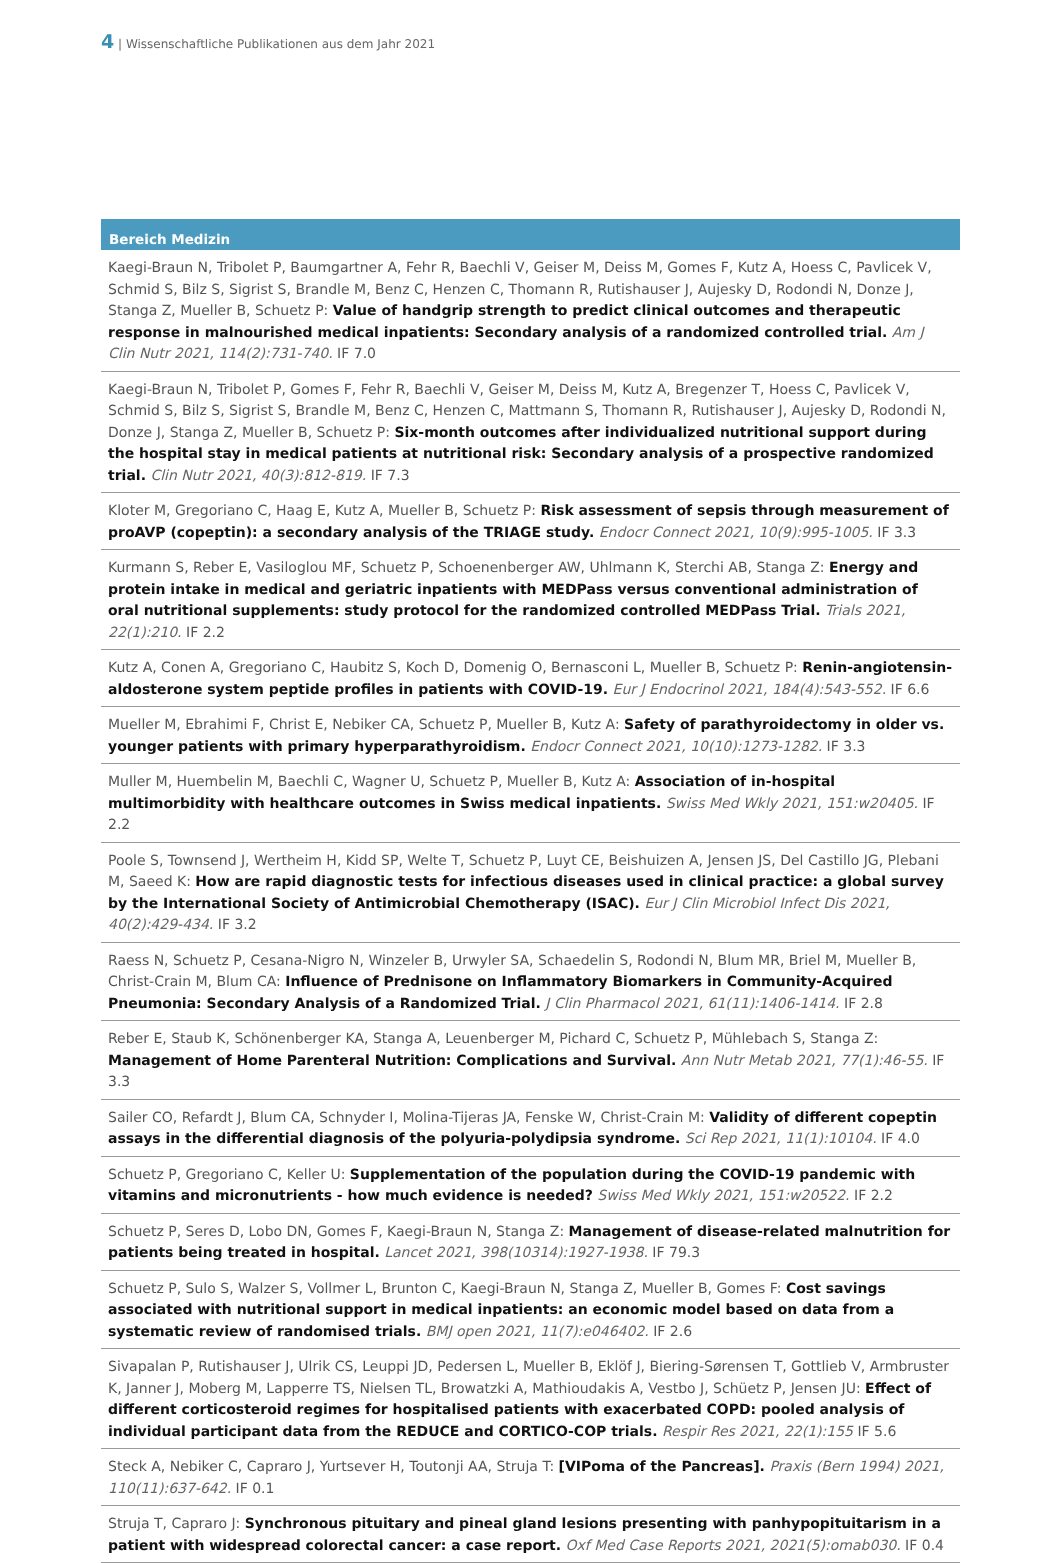4 | Wissenschaftliche Publikationen aus dem Jahr 2021
Bereich Medizin
Kaegi-Braun N, Tribolet P, Baumgartner A, Fehr R, Baechli V, Geiser M, Deiss M, Gomes F, Kutz A, Hoess C, Pavlicek V, Schmid S, Bilz S, Sigrist S, Brandle M, Benz C, Henzen C, Thomann R, Rutishauser J, Aujesky D, Rodondi N, Donze J, Stanga Z, Mueller B, Schuetz P: Value of handgrip strength to predict clinical outcomes and therapeutic response in malnourished medical inpatients: Secondary analysis of a randomized controlled trial. Am J Clin Nutr 2021, 114(2):731-740. IF 7.0
Kaegi-Braun N, Tribolet P, Gomes F, Fehr R, Baechli V, Geiser M, Deiss M, Kutz A, Bregenzer T, Hoess C, Pavlicek V, Schmid S, Bilz S, Sigrist S, Brandle M, Benz C, Henzen C, Mattmann S, Thomann R, Rutishauser J, Aujesky D, Rodondi N, Donze J, Stanga Z, Mueller B, Schuetz P: Six-month outcomes after individualized nutritional support during the hospital stay in medical patients at nutritional risk: Secondary analysis of a prospective randomized trial. Clin Nutr 2021, 40(3):812-819. IF 7.3
Kloter M, Gregoriano C, Haag E, Kutz A, Mueller B, Schuetz P: Risk assessment of sepsis through measurement of proAVP (copeptin): a secondary analysis of the TRIAGE study. Endocr Connect 2021, 10(9):995-1005. IF 3.3
Kurmann S, Reber E, Vasiloglou MF, Schuetz P, Schoenenberger AW, Uhlmann K, Sterchi AB, Stanga Z: Energy and protein intake in medical and geriatric inpatients with MEDPass versus conventional administration of oral nutritional supplements: study protocol for the randomized controlled MEDPass Trial. Trials 2021, 22(1):210. IF 2.2
Kutz A, Conen A, Gregoriano C, Haubitz S, Koch D, Domenig O, Bernasconi L, Mueller B, Schuetz P: Renin-angiotensin-aldosterone system peptide profiles in patients with COVID-19. Eur J Endocrinol 2021, 184(4):543-552. IF 6.6
Mueller M, Ebrahimi F, Christ E, Nebiker CA, Schuetz P, Mueller B, Kutz A: Safety of parathyroidectomy in older vs. younger patients with primary hyperparathyroidism. Endocr Connect 2021, 10(10):1273-1282. IF 3.3
Muller M, Huembelin M, Baechli C, Wagner U, Schuetz P, Mueller B, Kutz A: Association of in-hospital multimorbidity with healthcare outcomes in Swiss medical inpatients. Swiss Med Wkly 2021, 151:w20405. IF 2.2
Poole S, Townsend J, Wertheim H, Kidd SP, Welte T, Schuetz P, Luyt CE, Beishuizen A, Jensen JS, Del Castillo JG, Plebani M, Saeed K: How are rapid diagnostic tests for infectious diseases used in clinical practice: a global survey by the International Society of Antimicrobial Chemotherapy (ISAC). Eur J Clin Microbiol Infect Dis 2021, 40(2):429-434. IF 3.2
Raess N, Schuetz P, Cesana-Nigro N, Winzeler B, Urwyler SA, Schaedelin S, Rodondi N, Blum MR, Briel M, Mueller B, Christ-Crain M, Blum CA: Influence of Prednisone on Inflammatory Biomarkers in Community-Acquired Pneumonia: Secondary Analysis of a Randomized Trial. J Clin Pharmacol 2021, 61(11):1406-1414. IF 2.8
Reber E, Staub K, Schönenberger KA, Stanga A, Leuenberger M, Pichard C, Schuetz P, Mühlebach S, Stanga Z: Management of Home Parenteral Nutrition: Complications and Survival. Ann Nutr Metab 2021, 77(1):46-55. IF 3.3
Sailer CO, Refardt J, Blum CA, Schnyder I, Molina-Tijeras JA, Fenske W, Christ-Crain M: Validity of different copeptin assays in the differential diagnosis of the polyuria-polydipsia syndrome. Sci Rep 2021, 11(1):10104. IF 4.0
Schuetz P, Gregoriano C, Keller U: Supplementation of the population during the COVID-19 pandemic with vitamins and micronutrients - how much evidence is needed? Swiss Med Wkly 2021, 151:w20522. IF 2.2
Schuetz P, Seres D, Lobo DN, Gomes F, Kaegi-Braun N, Stanga Z: Management of disease-related malnutrition for patients being treated in hospital. Lancet 2021, 398(10314):1927-1938. IF 79.3
Schuetz P, Sulo S, Walzer S, Vollmer L, Brunton C, Kaegi-Braun N, Stanga Z, Mueller B, Gomes F: Cost savings associated with nutritional support in medical inpatients: an economic model based on data from a systematic review of randomised trials. BMJ open 2021, 11(7):e046402. IF 2.6
Sivapalan P, Rutishauser J, Ulrik CS, Leuppi JD, Pedersen L, Mueller B, Eklöf J, Biering-Sørensen T, Gottlieb V, Armbruster K, Janner J, Moberg M, Lapperre TS, Nielsen TL, Browatzki A, Mathioudakis A, Vestbo J, Schüetz P, Jensen JU: Effect of different corticosteroid regimes for hospitalised patients with exacerbated COPD: pooled analysis of individual participant data from the REDUCE and CORTICO-COP trials. Respir Res 2021, 22(1):155 IF 5.6
Steck A, Nebiker C, Capraro J, Yurtsever H, Toutonji AA, Struja T: [VIPoma of the Pancreas]. Praxis (Bern 1994) 2021, 110(11):637-642. IF 0.1
Struja T, Capraro J: Synchronous pituitary and pineal gland lesions presenting with panhypopituitarism in a patient with widespread colorectal cancer: a case report. Oxf Med Case Reports 2021, 2021(5):omab030. IF 0.4